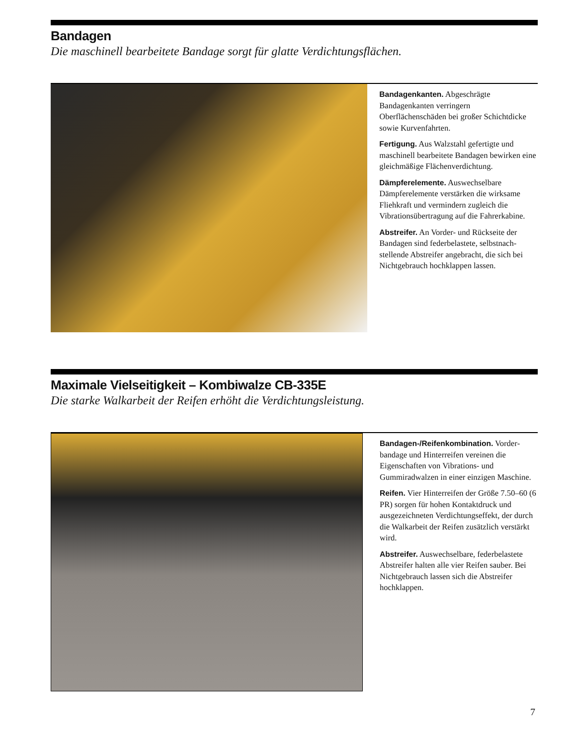Bandagen
Die maschinell bearbeitete Bandage sorgt für glatte Verdichtungsflächen.
Bandagenkanten. Abgeschrägte Bandagenkanten verringern Oberflächenschäden bei großer Schichtdicke sowie Kurvenfahrten.
Fertigung. Aus Walzstahl gefertigte und maschinell bearbeitete Bandagen bewirken eine gleichmäßige Flächenverdichtung.
Dämpferelemente. Auswechselbare Dämpferelemente verstärken die wirksame Fliehkraft und vermindern zugleich die Vibrationsübertragung auf die Fahrerkabine.
Abstreifer. An Vorder- und Rückseite der Bandagen sind federbelastete, selbstnach­stellende Abstreifer angebracht, die sich bei Nichtgebrauch hochklappen lassen.
Maximale Vielseitigkeit – Kombiwalze CB-335E
Die starke Walkarbeit der Reifen erhöht die Verdichtungsleistung.
Bandagen-/Reifenkombination. Vorder­bandage und Hinterreifen vereinen die Eigenschaften von Vibrations- und Gummiradwalzen in einer einzigen Maschine.
Reifen. Vier Hinterreifen der Größe 7.50–60 (6 PR) sorgen für hohen Kontaktdruck und ausgezeichneten Verdichtungseffekt, der durch die Walkarbeit der Reifen zusätzlich verstärkt wird.
Abstreifer. Auswechselbare, feder­belastete Abstreifer halten alle vier Reifen sauber. Bei Nichtgebrauch lassen sich die Abstreifer hochklappen.
7